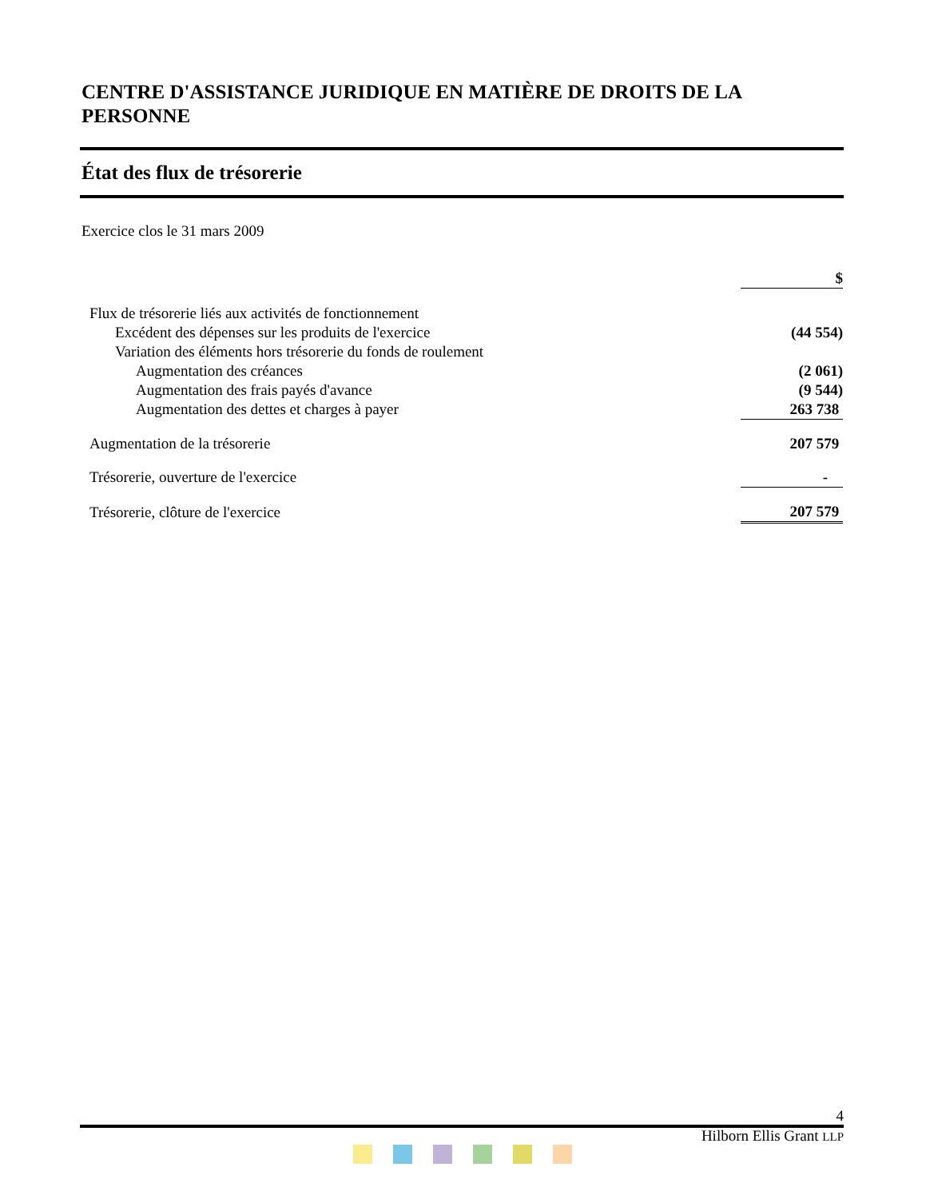CENTRE D'ASSISTANCE JURIDIQUE EN MATIÈRE DE DROITS DE LA PERSONNE
État des flux de trésorerie
Exercice clos le 31 mars 2009
| | $ |
| Flux de trésorerie liés aux activités de fonctionnement | |
| Excédent des dépenses sur les produits de l'exercice | (44 554) |
| Variation des éléments hors trésorerie du fonds de roulement | |
| Augmentation des créances | (2 061) |
| Augmentation des frais payés d'avance | (9 544) |
| Augmentation des dettes et charges à payer | 263 738 |
| Augmentation de la trésorerie | 207 579 |
| Trésorerie, ouverture de l'exercice | - |
| Trésorerie, clôture de l'exercice | 207 579 |
4
Hilborn Ellis Grant LLP